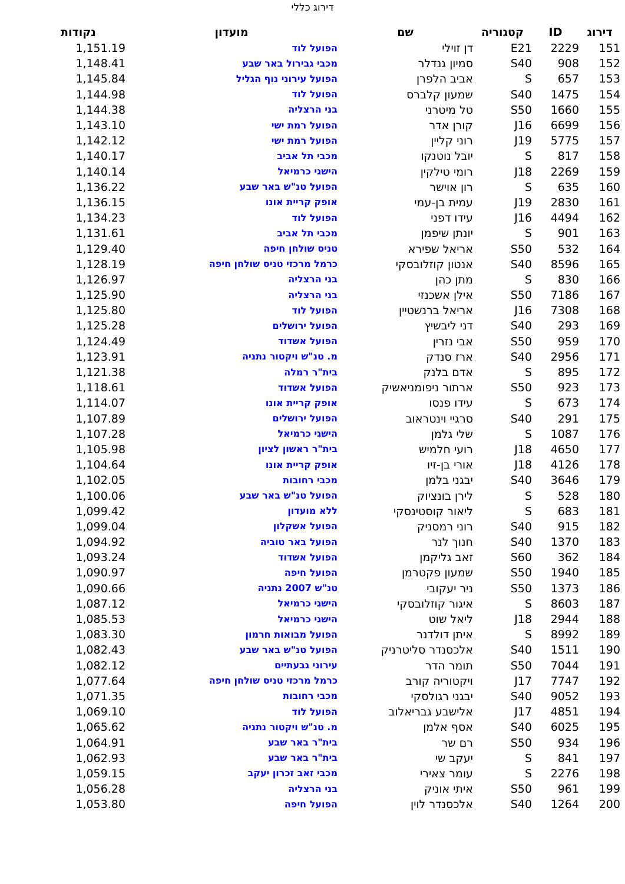דירוג כללי
| דירוג | ID | קטגוריה | שם | מועדון | נקודות |
| --- | --- | --- | --- | --- | --- |
| 151 | 2229 | E21 | דן זוילי | הפועל לוד | 1,151.19 |
| 152 | 908 | S40 | סמיון גנדלר | מכבי גבירול באר שבע | 1,148.41 |
| 153 | 657 | S | אביב הלפרן | הפועל עירוני נוף הגליל | 1,145.84 |
| 154 | 1475 | S40 | שמעון קלברס | הפועל לוד | 1,144.98 |
| 155 | 1660 | S50 | טל מיטרני | בני הרצליה | 1,144.38 |
| 156 | 6699 | J16 | קורן אדר | הפועל רמת ישי | 1,143.10 |
| 157 | 5775 | J19 | רוני קליין | הפועל רמת ישי | 1,142.12 |
| 158 | 817 | S | יובל נוטנקו | מכבי תל אביב | 1,140.17 |
| 159 | 2269 | J18 | רומי טילקין | הישגי כרמיאל | 1,140.14 |
| 160 | 635 | S | רון אוישר | הפועל טנ"ש באר שבע | 1,136.22 |
| 161 | 2830 | J19 | עמית בן-עמי | אופק קריית אונו | 1,136.15 |
| 162 | 4494 | J16 | עידו דפני | הפועל לוד | 1,134.23 |
| 163 | 901 | S | יונתן שיפמן | מכבי תל אביב | 1,131.61 |
| 164 | 532 | S50 | אריאל שפירא | טניס שולחן חיפה | 1,129.40 |
| 165 | 8596 | S40 | אנטון קוזלובסקי | כרמל מרכזי טניס שולחן חיפה | 1,128.19 |
| 166 | 830 | S | מתן כהן | בני הרצליה | 1,126.97 |
| 167 | 7186 | S50 | אילן אשכנזי | בני הרצליה | 1,125.90 |
| 168 | 7308 | J16 | אריאל ברנשטיין | הפועל לוד | 1,125.80 |
| 169 | 293 | S40 | דני ליבשיץ | הפועל ירושלים | 1,125.28 |
| 170 | 959 | S50 | אבי נזרין | הפועל אשדוד | 1,124.49 |
| 171 | 2956 | S40 | ארז סנדק | מ. טנ"ש ויקטור נתניה | 1,123.91 |
| 172 | 895 | S | אדם בלנק | בית"ר רמלה | 1,121.38 |
| 173 | 923 | S50 | ארתור ניפומניאשיק | הפועל אשדוד | 1,118.61 |
| 174 | 673 | S | עידו פנסו | אופק קריית אונו | 1,114.07 |
| 175 | 291 | S40 | סרגיי וינטראוב | הפועל ירושלים | 1,107.89 |
| 176 | 1087 | S | שלי גלמן | הישגי כרמיאל | 1,107.28 |
| 177 | 4650 | J18 | רועי חלמיש | בית"ר ראשון לציון | 1,105.98 |
| 178 | 4126 | J18 | אורי בן-זיו | אופק קריית אונו | 1,104.64 |
| 179 | 3646 | S40 | יבגני בלמן | מכבי רחובות | 1,102.05 |
| 180 | 528 | S | לירן בונציוק | הפועל טנ"ש באר שבע | 1,100.06 |
| 181 | 683 | S | ליאור קוסטינסקי | ללא מועדון | 1,099.42 |
| 182 | 915 | S40 | רוני רמסניק | הפועל אשקלון | 1,099.04 |
| 183 | 1370 | S40 | חנוך לנר | הפועל באר טוביה | 1,094.92 |
| 184 | 362 | S60 | זאב גליקמן | הפועל אשדוד | 1,093.24 |
| 185 | 1940 | S50 | שמעון פקטרמן | הפועל חיפה | 1,090.97 |
| 186 | 1373 | S50 | ניר יעקובי | טנ"ש 2007 נתניה | 1,090.66 |
| 187 | 8603 | S | איגור קוזלובסקי | הישגי כרמיאל | 1,087.12 |
| 188 | 2944 | J18 | ליאל שוט | הישגי כרמיאל | 1,085.53 |
| 189 | 8992 | S | איתן דולדנר | הפועל מבואות חרמון | 1,083.30 |
| 190 | 1511 | S40 | אלכסנדר סליטרניק | הפועל טנ"ש באר שבע | 1,082.43 |
| 191 | 7044 | S50 | תומר הדר | עירוני גבעתיים | 1,082.12 |
| 192 | 7747 | J17 | ויקטוריה קורב | כרמל מרכזי טניס שולחן חיפה | 1,077.64 |
| 193 | 9052 | S40 | יבגני רגולסקי | מכבי רחובות | 1,071.35 |
| 194 | 4851 | J17 | אלישבע גבריאלוב | הפועל לוד | 1,069.10 |
| 195 | 6025 | S40 | אסף אלמן | מ. טנ"ש ויקטור נתניה | 1,065.62 |
| 196 | 934 | S50 | רם שר | בית"ר באר שבע | 1,064.91 |
| 197 | 841 | S | יעקב שי | בית"ר באר שבע | 1,062.93 |
| 198 | 2276 | S | עומר צאירי | מכבי זאב זכרון יעקב | 1,059.15 |
| 199 | 961 | S50 | איתי אוניק | בני הרצליה | 1,056.28 |
| 200 | 1264 | S40 | אלכסנדר לוין | הפועל חיפה | 1,053.80 |